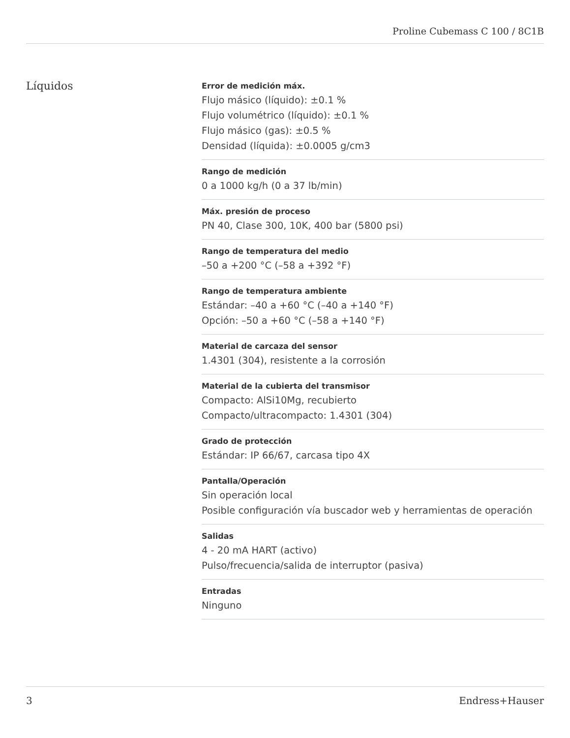Proline Cubemass C 100 / 8C1B
Líquidos
Error de medición máx.
Flujo másico (líquido): ±0.1 %
Flujo volumétrico (líquido): ±0.1 %
Flujo másico (gas): ±0.5 %
Densidad (líquida): ±0.0005 g/cm3
Rango de medición
0 a 1000 kg/h (0 a 37 lb/min)
Máx. presión de proceso
PN 40, Clase 300, 10K, 400 bar (5800 psi)
Rango de temperatura del medio
–50 a +200 °C (–58 a +392 °F)
Rango de temperatura ambiente
Estándar: –40 a +60 °C (–40 a +140 °F)
Opción: –50 a +60 °C (–58 a +140 °F)
Material de carcaza del sensor
1.4301 (304), resistente a la corrosión
Material de la cubierta del transmisor
Compacto: AlSi10Mg, recubierto
Compacto/ultracompacto: 1.4301 (304)
Grado de protección
Estándar: IP 66/67, carcasa tipo 4X
Pantalla/Operación
Sin operación local
Posible configuración vía buscador web y herramientas de operación
Salidas
4 - 20 mA HART (activo)
Pulso/frecuencia/salida de interruptor (pasiva)
Entradas
Ninguno
3 Endress+Hauser